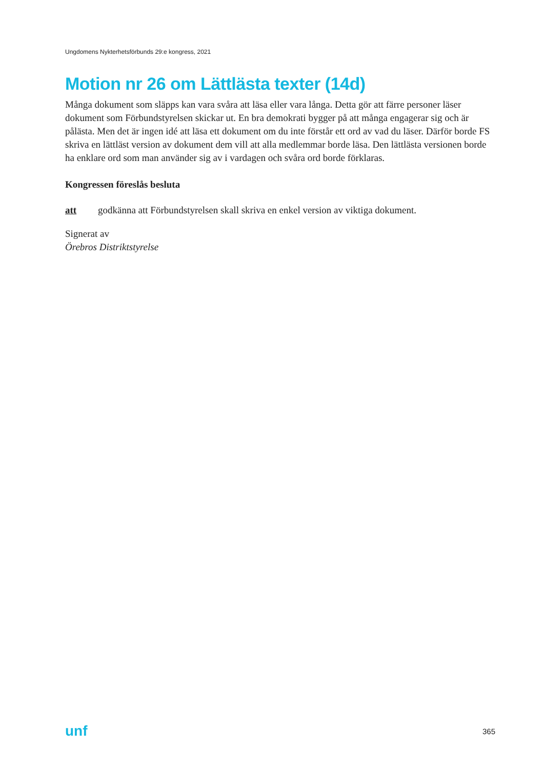Ungdomens Nykterhetsförbunds 29:e kongress, 2021
Motion nr 26 om Lättlästa texter (14d)
Många dokument som släpps kan vara svåra att läsa eller vara långa. Detta gör att färre personer läser dokument som Förbundstyrelsen skickar ut. En bra demokrati bygger på att många engagerar sig och är pålästa. Men det är ingen idé att läsa ett dokument om du inte förstår ett ord av vad du läser. Därför borde FS skriva en lättläst version av dokument dem vill att alla medlemmar borde läsa. Den lättlästa versionen borde ha enklare ord som man använder sig av i vardagen och svåra ord borde förklaras.
Kongressen föreslås besluta
att godkänna att Förbundstyrelsen skall skriva en enkel version av viktiga dokument.
Signerat av
Örebros Distriktstyrelse
unf 365